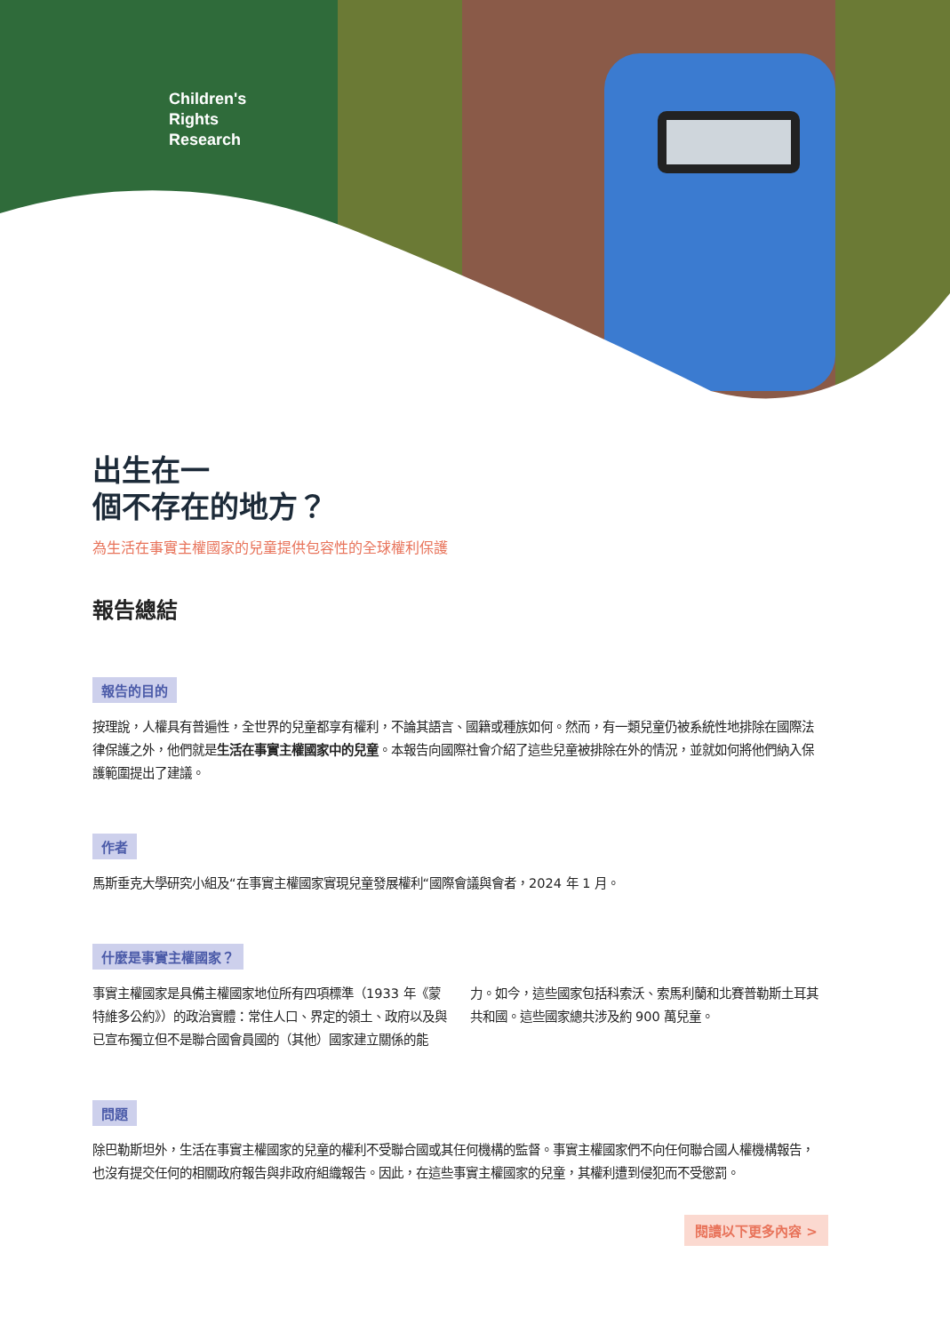Children's
Rights
Research
出生在一
個不存在的地方？
為生活在事實主權國家的兒童提供包容性的全球權利保護
報告總結
報告的目的
按理說，人權具有普遍性，全世界的兒童都享有權利，不論其語言、國籍或種族如何。然而，有一類兒童仍被系統性地排除在國際法律保護之外，他們就是生活在事實主權國家中的兒童。本報告向國際社會介紹了這些兒童被排除在外的情況，並就如何將他們納入保護範圍提出了建議。
作者
馬斯垂克大學研究小組及“在事實主權國家實現兒童發展權利“國際會議與會者，2024 年 1 月。
什麼是事實主權國家？
事實主權國家是具備主權國家地位所有四項標準（1933 年《蒙特維多公約》）的政治實體：常住人口、界定的領土、政府以及與已宣布獨立但不是聯合國會員國的（其他）國家建立關係的能力。如今，這些國家包括科索沃、索馬利蘭和北賽普勒斯土耳其共和國。這些國家總共涉及約 900 萬兒童。
問題
除巴勒斯坦外，生活在事實主權國家的兒童的權利不受聯合國或其任何機構的監督。事實主權國家們不向任何聯合國人權機構報告，也沒有提交任何的相關政府報告與非政府組織報告。因此，在這些事實主權國家的兒童，其權利遭到侵犯而不受懲罰。
閱讀以下更多內容 >